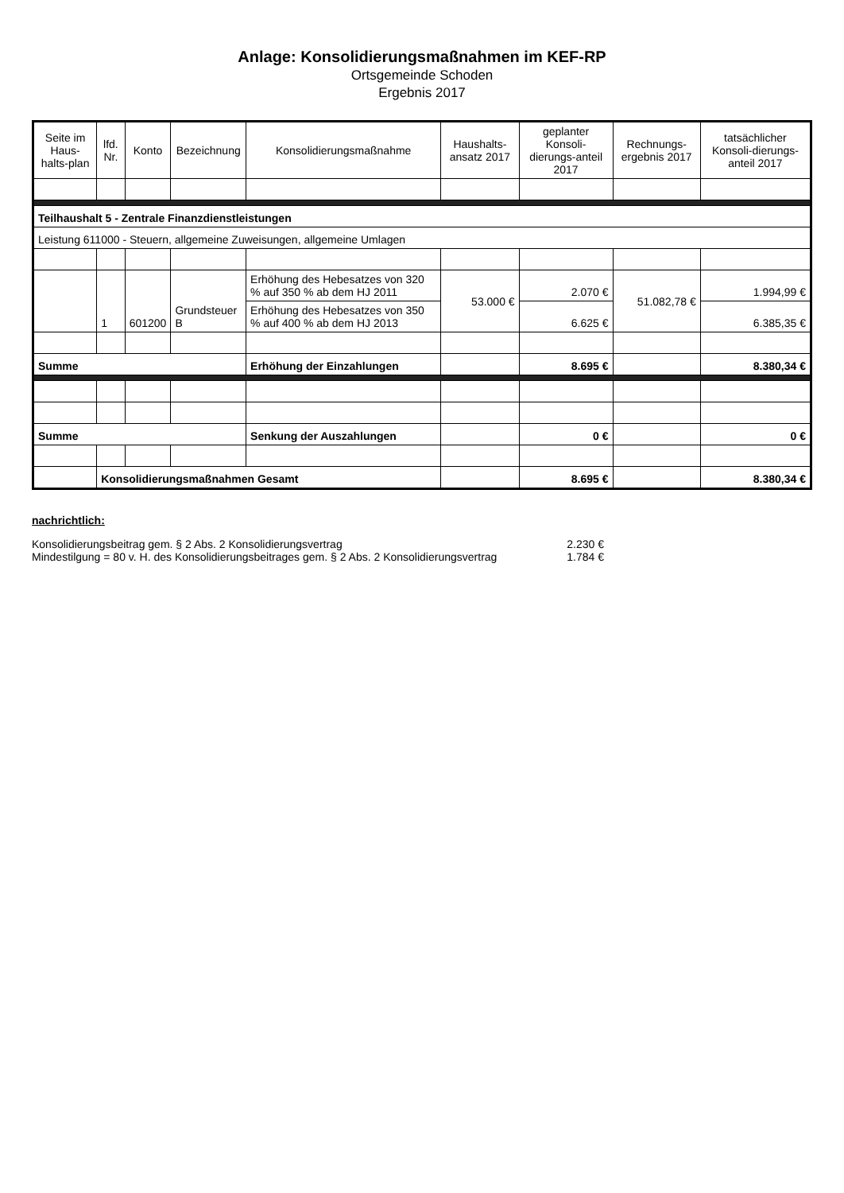Anlage: Konsolidierungsmaßnahmen im KEF-RP
Ortsgemeinde Schoden
Ergebnis 2017
| Seite im Haus-halts-plan | lfd. Nr. | Konto | Bezeichnung | Konsolidierungsmaßnahme | Haushalts-ansatz 2017 | geplanter Konsoli-dierungs-anteil 2017 | Rechnungs-ergebnis 2017 | tatsächlicher Konsoli-dierungs-anteil 2017 |
| --- | --- | --- | --- | --- | --- | --- | --- | --- |
| Teilhaushalt 5 - Zentrale Finanzdienstleistungen | | | | | | | | |
| Leistung 611000 - Steuern, allgemeine Zuweisungen, allgemeine Umlagen | | | | | | | | |
| | 1 | 601200 | Grundsteuer B | Erhöhung des Hebesatzes von 320 % auf 350 % ab dem HJ 2011 | 53.000 € | 2.070 € | 51.082,78 € | 1.994,99 € |
| | | | | Erhöhung des Hebesatzes von 350 % auf 400 % ab dem HJ 2013 | | 6.625 € | | 6.385,35 € |
| Summe | | | | Erhöhung der Einzahlungen | | 8.695 € | | 8.380,34 € |
| Summe | | | | Senkung der Auszahlungen | | 0 € | | 0 € |
| | Konsolidierungsmaßnahmen Gesamt | | | | | 8.695 € | | 8.380,34 € |
nachrichtlich:
Konsolidierungsbeitrag gem. § 2 Abs. 2 Konsolidierungsvertrag 2.230 €
Mindestilgung = 80 v. H. des Konsolidierungsbeitrages gem. § 2 Abs. 2 Konsolidierungsvertrag 1.784 €